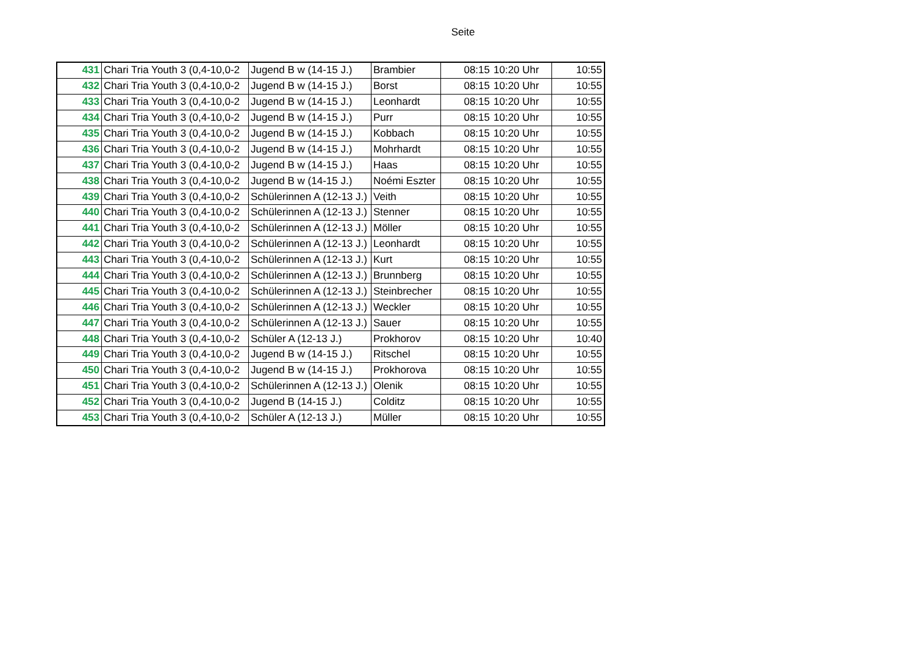Seite
| 431 | Chari Tria Youth 3 (0,4-10,0-2 | Jugend B w (14-15 J.) | Brambier | 08:15 | 10:20 Uhr | 10:55 |
| 432 | Chari Tria Youth 3 (0,4-10,0-2 | Jugend B w (14-15 J.) | Borst | 08:15 | 10:20 Uhr | 10:55 |
| 433 | Chari Tria Youth 3 (0,4-10,0-2 | Jugend B w (14-15 J.) | Leonhardt | 08:15 | 10:20 Uhr | 10:55 |
| 434 | Chari Tria Youth 3 (0,4-10,0-2 | Jugend B w (14-15 J.) | Purr | 08:15 | 10:20 Uhr | 10:55 |
| 435 | Chari Tria Youth 3 (0,4-10,0-2 | Jugend B w (14-15 J.) | Kobbach | 08:15 | 10:20 Uhr | 10:55 |
| 436 | Chari Tria Youth 3 (0,4-10,0-2 | Jugend B w (14-15 J.) | Mohrhardt | 08:15 | 10:20 Uhr | 10:55 |
| 437 | Chari Tria Youth 3 (0,4-10,0-2 | Jugend B w (14-15 J.) | Haas | 08:15 | 10:20 Uhr | 10:55 |
| 438 | Chari Tria Youth 3 (0,4-10,0-2 | Jugend B w (14-15 J.) | Noémi Eszter | 08:15 | 10:20 Uhr | 10:55 |
| 439 | Chari Tria Youth 3 (0,4-10,0-2 | Schülerinnen A (12-13 J.) | Veith | 08:15 | 10:20 Uhr | 10:55 |
| 440 | Chari Tria Youth 3 (0,4-10,0-2 | Schülerinnen A (12-13 J.) | Stenner | 08:15 | 10:20 Uhr | 10:55 |
| 441 | Chari Tria Youth 3 (0,4-10,0-2 | Schülerinnen A (12-13 J.) | Möller | 08:15 | 10:20 Uhr | 10:55 |
| 442 | Chari Tria Youth 3 (0,4-10,0-2 | Schülerinnen A (12-13 J.) | Leonhardt | 08:15 | 10:20 Uhr | 10:55 |
| 443 | Chari Tria Youth 3 (0,4-10,0-2 | Schülerinnen A (12-13 J.) | Kurt | 08:15 | 10:20 Uhr | 10:55 |
| 444 | Chari Tria Youth 3 (0,4-10,0-2 | Schülerinnen A (12-13 J.) | Brunnberg | 08:15 | 10:20 Uhr | 10:55 |
| 445 | Chari Tria Youth 3 (0,4-10,0-2 | Schülerinnen A (12-13 J.) | Steinbrecher | 08:15 | 10:20 Uhr | 10:55 |
| 446 | Chari Tria Youth 3 (0,4-10,0-2 | Schülerinnen A (12-13 J.) | Weckler | 08:15 | 10:20 Uhr | 10:55 |
| 447 | Chari Tria Youth 3 (0,4-10,0-2 | Schülerinnen A (12-13 J.) | Sauer | 08:15 | 10:20 Uhr | 10:55 |
| 448 | Chari Tria Youth 3 (0,4-10,0-2 | Schüler A (12-13 J.) | Prokhorov | 08:15 | 10:20 Uhr | 10:40 |
| 449 | Chari Tria Youth 3 (0,4-10,0-2 | Jugend B w (14-15 J.) | Ritschel | 08:15 | 10:20 Uhr | 10:55 |
| 450 | Chari Tria Youth 3 (0,4-10,0-2 | Jugend B w (14-15 J.) | Prokhorova | 08:15 | 10:20 Uhr | 10:55 |
| 451 | Chari Tria Youth 3 (0,4-10,0-2 | Schülerinnen A (12-13 J.) | Olenik | 08:15 | 10:20 Uhr | 10:55 |
| 452 | Chari Tria Youth 3 (0,4-10,0-2 | Jugend B (14-15 J.) | Colditz | 08:15 | 10:20 Uhr | 10:55 |
| 453 | Chari Tria Youth 3 (0,4-10,0-2 | Schüler A (12-13 J.) | Müller | 08:15 | 10:20 Uhr | 10:55 |